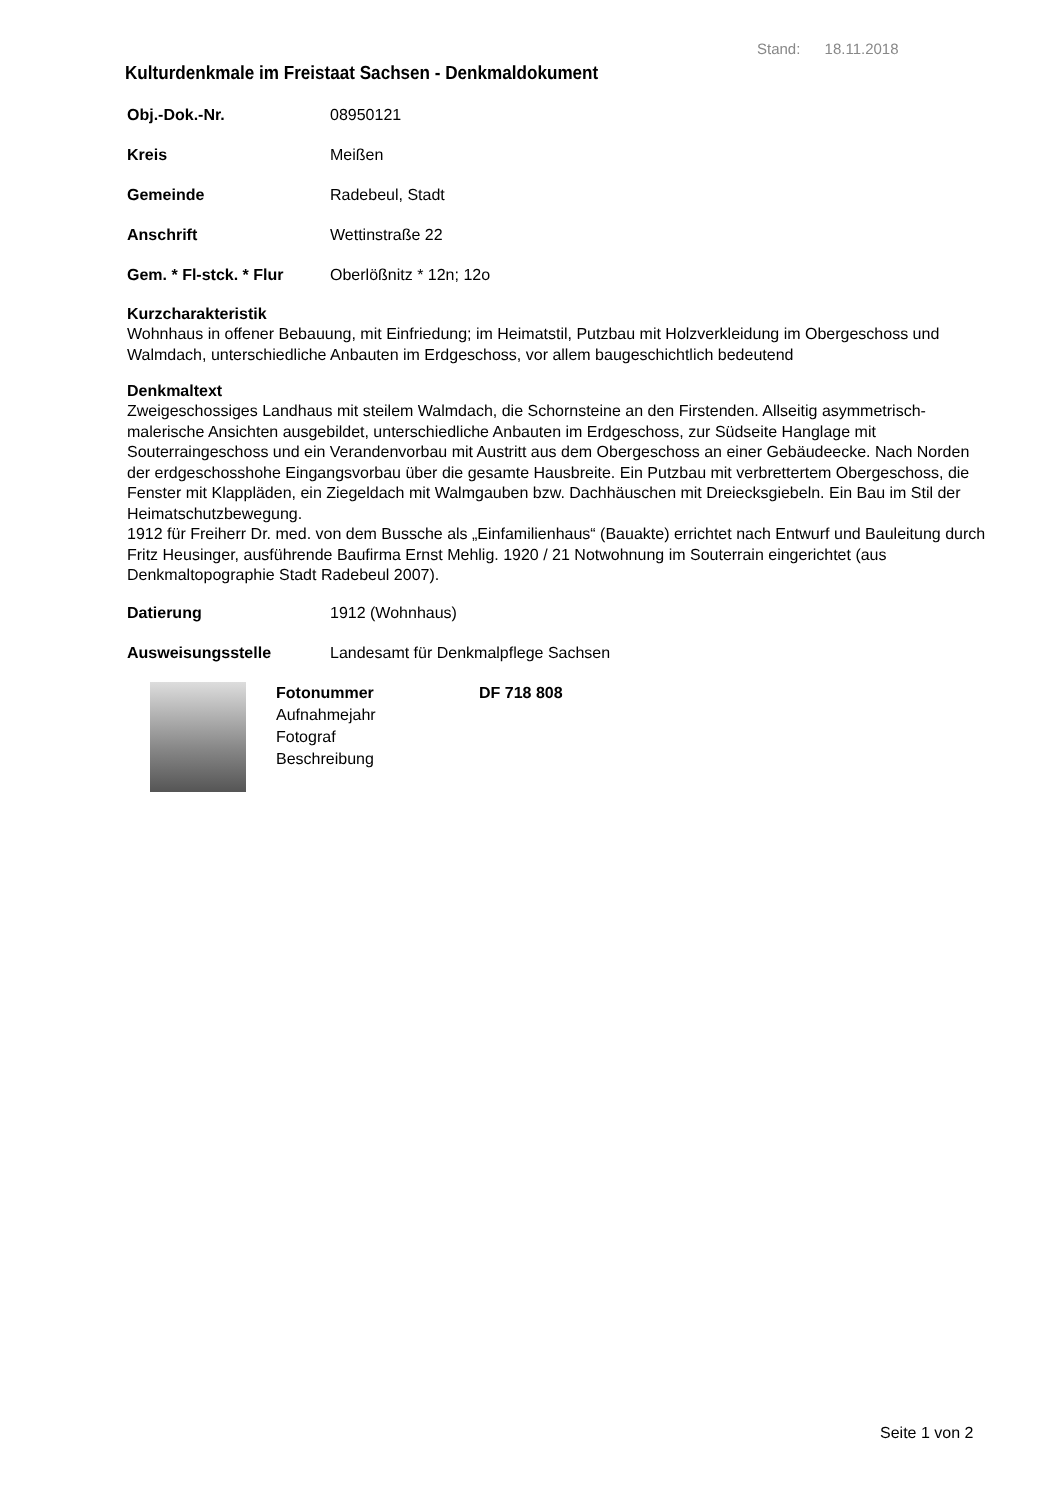Stand: 18.11.2018
Kulturdenkmale im Freistaat Sachsen - Denkmaldokument
Obj.-Dok.-Nr. 08950121
Kreis Meißen
Gemeinde Radebeul, Stadt
Anschrift Wettinstraße 22
Gem. * Fl-stck. * Flur Oberlößnitz * 12n; 12o
Kurzcharakteristik
Wohnhaus in offener Bebauung, mit Einfriedung; im Heimatstil, Putzbau mit Holzverkleidung im Obergeschoss und Walmdach, unterschiedliche Anbauten im Erdgeschoss, vor allem baugeschichtlich bedeutend
Denkmaltext
Zweigeschossiges Landhaus mit steilem Walmdach, die Schornsteine an den Firstenden. Allseitig asymmetrisch-malerische Ansichten ausgebildet, unterschiedliche Anbauten im Erdgeschoss, zur Südseite Hanglage mit Souterraingeschoss und ein Verandenvorbau mit Austritt aus dem Obergeschoss an einer Gebäudeecke. Nach Norden der erdgeschosshohe Eingangsvorbau über die gesamte Hausbreite. Ein Putzbau mit verbrettertem Obergeschoss, die Fenster mit Klappläden, ein Ziegeldach mit Walmgauben bzw. Dachhäuschen mit Dreiecksgiebeln. Ein Bau im Stil der Heimatschutzbewegung.
1912 für Freiherr Dr. med. von dem Bussche als „Einfamilienhaus“ (Bauakte) errichtet nach Entwurf und Bauleitung durch Fritz Heusinger, ausführende Baufirma Ernst Mehlig. 1920 / 21 Notwohnung im Souterrain eingerichtet (aus Denkmaltopographie Stadt Radebeul 2007).
Datierung 1912 (Wohnhaus)
Ausweisungsstelle Landesamt für Denkmalpflege Sachsen
Fotonummer
Aufnahmejahr
Fotograf
Beschreibung
DF 718 808
Seite 1 von 2